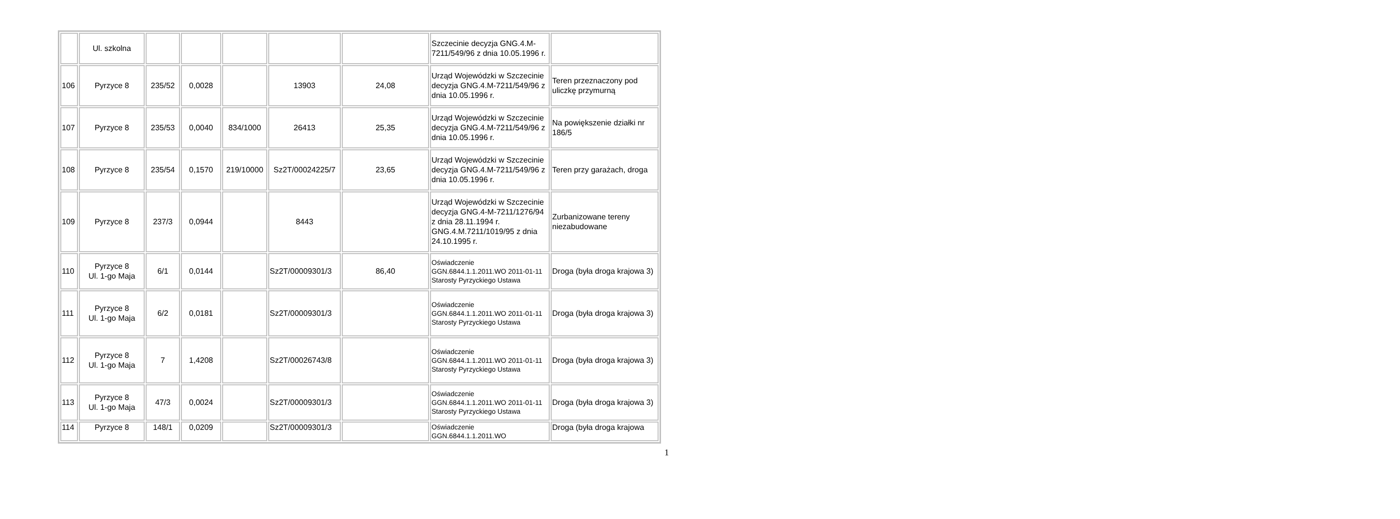| | Ul. szkolna | | | | | | Szczecinie decyzja GNG.4.M-7211/549/96 z dnia 10.05.1996 r. | |
| 106 | Pyrzyce 8 | 235/52 | 0,0028 | | 13903 | 24,08 | Urząd Wojewódzki w Szczecinie decyzja GNG.4.M-7211/549/96 z dnia 10.05.1996 r. | Teren przeznaczony pod uliczkę przymurną |
| 107 | Pyrzyce 8 | 235/53 | 0,0040 | 834/1000 | 26413 | 25,35 | Urząd Wojewódzki w Szczecinie decyzja GNG.4.M-7211/549/96 z dnia 10.05.1996 r. | Na powiększenie działki nr 186/5 |
| 108 | Pyrzyce 8 | 235/54 | 0,1570 | 219/10000 | Sz2T/00024225/7 | 23,65 | Urząd Wojewódzki w Szczecinie decyzja GNG.4.M-7211/549/96 z dnia 10.05.1996 r. | Teren przy garażach, droga |
| 109 | Pyrzyce 8 | 237/3 | 0,0944 | | 8443 | | Urząd Wojewódzki w Szczecinie decyzja GNG.4-M-7211/1276/94 z dnia 28.11.1994 r. GNG.4.M.7211/1019/95 z dnia 24.10.1995 r. | Zurbanizowane tereny niezabudowane |
| 110 | Pyrzyce 8 Ul. 1-go Maja | 6/1 | 0,0144 | | Sz2T/00009301/3 | 86,40 | Oświadczenie GGN.6844.1.1.2011.WO 2011-01-11 Starosty Pyrzyckiego Ustawa | Droga (była droga krajowa 3) |
| 111 | Pyrzyce 8 Ul. 1-go Maja | 6/2 | 0,0181 | | Sz2T/00009301/3 | | Oświadczenie GGN.6844.1.1.2011.WO 2011-01-11 Starosty Pyrzyckiego Ustawa | Droga (była droga krajowa 3) |
| 112 | Pyrzyce 8 Ul. 1-go Maja | 7 | 1,4208 | | Sz2T/00026743/8 | | Oświadczenie GGN.6844.1.1.2011.WO 2011-01-11 Starosty Pyrzyckiego Ustawa | Droga (była droga krajowa 3) |
| 113 | Pyrzyce 8 Ul. 1-go Maja | 47/3 | 0,0024 | | Sz2T/00009301/3 | | Oświadczenie GGN.6844.1.1.2011.WO 2011-01-11 Starosty Pyrzyckiego Ustawa | Droga (była droga krajowa 3) |
| 114 | Pyrzyce 8 | 148/1 | 0,0209 | | Sz2T/00009301/3 | | Oświadczenie GGN.6844.1.1.2011.WO | Droga (była droga krajowa |
1